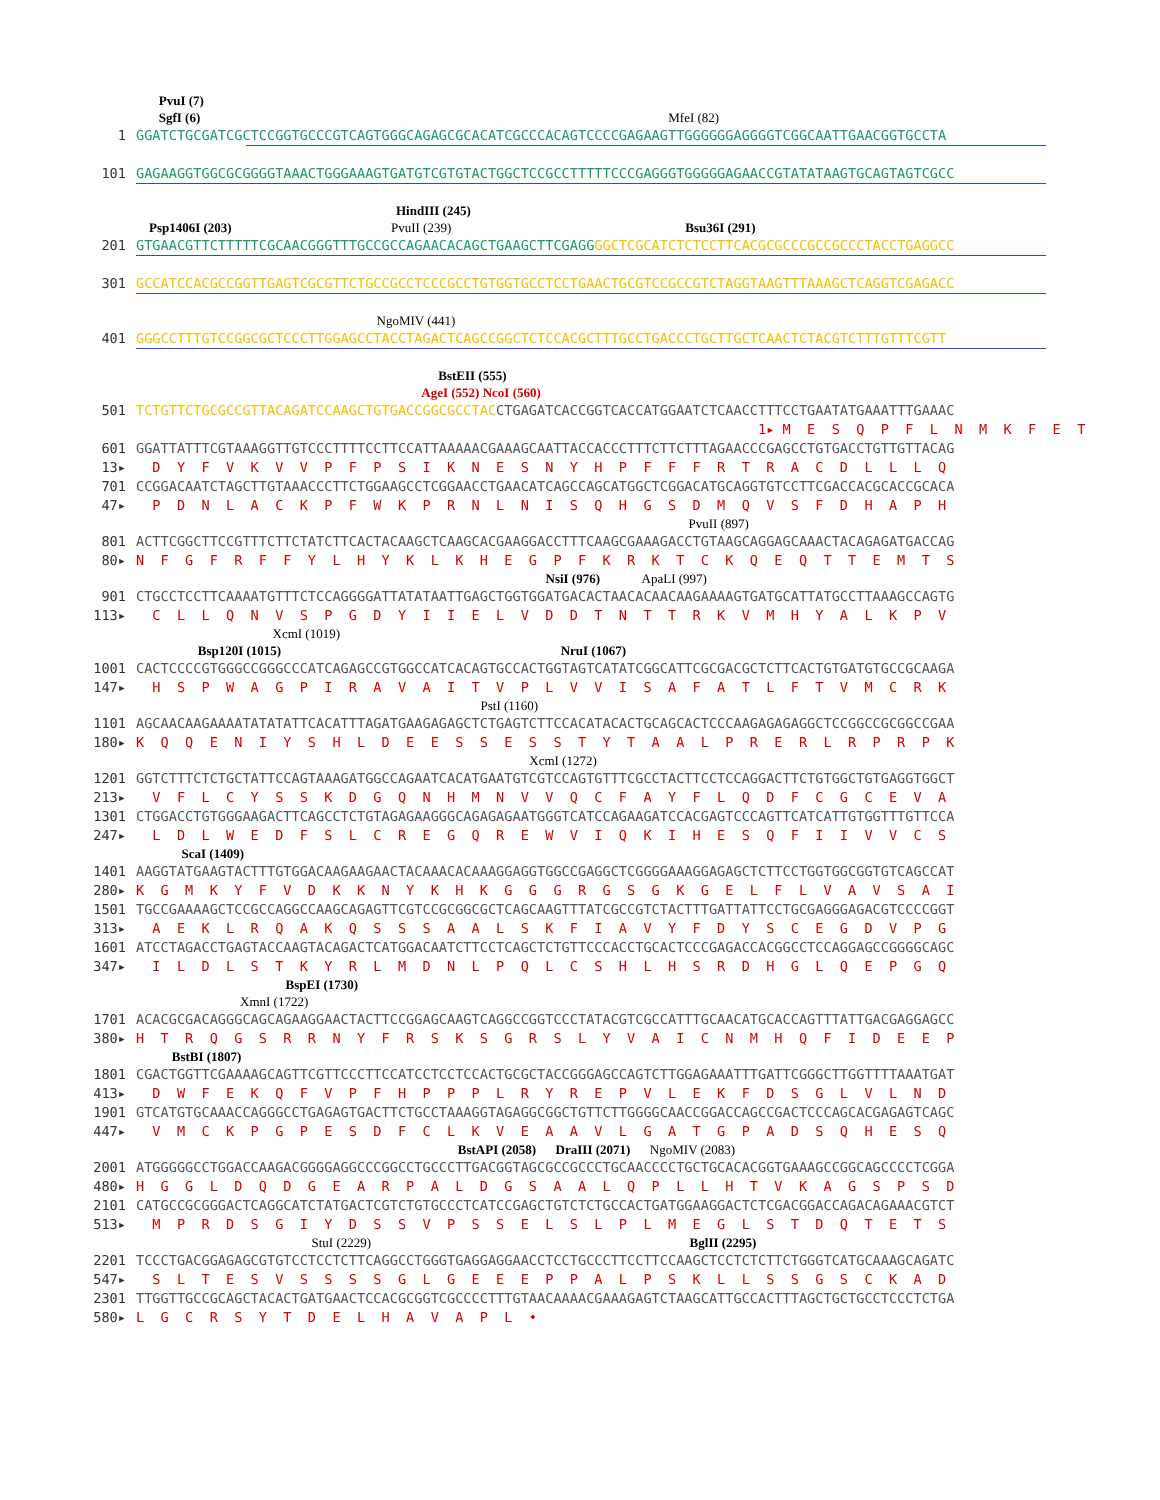PvuI (7)
SgfI (6) MfeI (82)
1 GGATCTGCGATCGCTCCGGTGCCCGTCAGTGGGCAGAGCGCACATCGCCCACAGTCCCCGAGAAGTTGGGGGGAGGGGTCGGCAATTGAACGGTGCCTA
101 GAGAAGGTGGCGCGGGGTAAACTGGGAAAGTGATGTCGTGTACTGGCTCCGCCTTTTTCCCGAGGGTGGGGGAGAACCGTATATAAGTGCAGTAGTCGCC
HindIII (245)
Psp1406I (203) PvuII (239) Bsu36I (291)
201 GTGAACGTTCTTTTTCGCAACGGGTTTGCCGCCAGAACACAGCTGAAGCTTCGAGG GGCTCGCATCTCTCCTTCACGCGCCCGCCGCCCTACCTGAGGCC
301 GCCATCCACGCCGGTTGAGTCGCGTTCTGCCGCCTCCCGCCTGTGGTGCCTCCTGAACTGCGTCCGCCGTCTAGGTAAGTTTAAAGCTCAGGTCGAGACC
NgoMIV (441)
401 GGGCCTTTGTCCGGCGCTCCCTTGGAGCCTACCTAGACTCAGCCGGCTCTCCACGCTTTGCCTGACCCTGCTTGCTCAACTCTACGTCTTTGTTTCGTT
BstEII (555)
AgeI (552) NcoI (560)
501 TCTGTTCTGCGCCGTTACAGATCCAAGCTGTGACCGGCGCCTAC CTGAGATCACCGGTCACCATGGAATCTCAACCTTTCCTGAATATGAAATTTGAAAC
1▸ M E S Q P F L N M K F E T
601 GGATTATTTCGTAAAGGTTGTCCCTTTTCCTTCCATTAAAAACGAAAGCAATTACCACCCTTTCTTCTTTAGAACCCGAGCCTGTGACCTGTTGTTACAG
13▸ D Y F V K V V P F P S I K N E S N Y H P F F F R T R A C D L L L Q
701 CCGGACAATCTAGCTTGTAAACCCTTCTGGAAGCCTCGGAACCTGAACATCAGCCAGCATGGCTCGGACATGCAGGTGTCCTTCGACCACGCACCGCACA
47▸ P D N L A C K P F W K P R N L N I S Q H G S D M Q V S F D H A P H
PvuII (897)
801 ACTTCGGCTTCCGTTTCTTCTATCTTCACTACAAGCTCAAGCACGAAGGACCTTTCAAGCGAAAGACCTGTAAGCAGGAGCAAACTACAGAGATGACCAG
80▸ N F G F R F F Y L H Y K L K H E G P F K R K T C K Q E Q T T E M T S
NsiI (976) ApaLI (997)
901 CTGCCTCCTTCAAAATGTTTCTCCAGGGGATTATATAATTGAGCTGGTGGATGACACTAACACAACAAGAAAAGTGATGCATTATGCCTTAAAGCCAGTG
113▸ C L L Q N V S P G D Y I I E L V D D T N T T R K V M H Y A L K P V
XcmI (1019)
Bsp120I (1015) NruI (1067)
1001 CACTCCCCGTGGGCCGGGCCCATCAGAGCCGTGGCCATCACAGTGCCACTGGTAGTCATATCGGCATTCGCGACGCTCTTCACTGTGATGTGCCGCAAGA
147▸ H S P W A G P I R A V A I T V P L V V I S A F A T L F T V M C R K
PstI (1160)
1101 AGCAACAAGAAAATATATATTCACATTTAGATGAAGAGAGCTCTGAGTCTTCCACATACACTGCAGCACTCCCAAGAGAGAGGCTCCGGCCGCGGCCGAA
180▸ K Q Q E N I Y S H L D E E S S E S S T Y T A A L P R E R L R P R P K
XcmI (1272)
1201 GGTCTTTCTCTGCTATTCCAGTAAAGATGGCCAGAATCACATGAATGTCGTCCAGTGTTTCGCCTACTTCCTCCAGGACTTCTGTGGCTGTGAGGTGGCT
213▸ V F L C Y S S K D G Q N H M N V V Q C F A Y F L Q D F C G C E V A
1301 CTGGACCTGTGGGAAGACTTCAGCCTCTGTAGAGAAGGGCAGAGAGAATGGGTCATCCAGAAGATCCACGAGTCCCAGTTCATCATTGTGGTTTGTTCCA
247▸ L D L W E D F S L C R E G Q R E W V I Q K I H E S Q F I I V V C S
ScaI (1409)
1401 AAGGTATGAAGTACTTTGTGGACAAGAAGAACTACAAACACAAAGGAGGTGGCCGAGGCTCGGGGAAAGGAGAGCTCTTCCTGGTGGCGGTGTCAGCCAT
280▸ K G M K Y F V D K K N Y K H K G G G R G S G K G E L F L V A V S A I
1501 TGCCGAAAAGCTCCGCCAGGCCAAGCAGAGTTCGTCCGCGGCGCTCAGCAAGTTTATCGCCGTCTACTTTGATTATTCCTGCGAGGGAGACGTCCCCGGT
313▸ A E K L R Q A K Q S S S A A L S K F I A V Y F D Y S C E G D V P G
1601 ATCCTAGACCTGAGTACCAAGTACAGACTCATGGACAATCTTCCTCAGCTCTGTTCCCACCTGCACTCCCGAGACCACGGCCTCCAGGAGCCGGGGCAGC
347▸ I L D L S T K Y R L M D N L P Q L C S H L H S R D H G L Q E P G Q
BspEI (1730)
XmnI (1722)
1701 ACACGCGACAGGGCAGCAGAAGGAACTACTTCCGGAGCAAGTCAGGCCGGTCCCTATACGTCGCCATTTGCAACATGCACCAGTTTATTGACGAGGAGCC
380▸ H T R Q G S R R N Y F R S K S G R S L Y V A I C N M H Q F I D E E P
BstBI (1807)
1801 CGACTGGTTCGAAAAGCAGTTCGTTCCCTTCCATCCTCCTCCACTGCGCTACCGGGAGCCAGTCTTGGAGAAATTTGATTCGGGCTTGGTTTTAAATGAT
413▸ D W F E K Q F V P F H P P P L R Y R E P V L E K F D S G L V L N D
1901 GTCATGTGCAAACCAGGGCCTGAGAGTGACTTCTGCCTAAAGGTAGAGGCGGCTGTTCTTGGGGCAACCGGACCAGCCGACTCCCAGCACGAGAGTCAGC
447▸ V M C K P G P E S D F C L K V E A A V L G A T G P A D S Q H E S Q
BstAPI (2058) DraIII (2071) NgoMIV (2083)
2001 ATGGGGGCCTGGACCAAGACGGGGAGGCCCGGCCTGCCCTTGACGGTAGCGCCGCCCTGCAACCCCTGCTGCACACGGTGAAAGCCGGCAGCCCCTCGGA
480▸ H G G L D Q D G E A R P A L D G S A A L Q P L L H T V K A G S P S D
2101 CATGCCGCGGGACTCAGGCATCTATGACTCGTCTGTGCCCTCATCCGAGCTGTCTCTGCCACTGATGGAAGGACTCTCGACGGACCAGACAGAAACGTCT
513▸ M P R D S G I Y D S S V P S S E L S L P L M E G L S T D Q T E T S
StuI (2229) BglII (2295)
2201 TCCCTGACGGAGAGCGTGTCCTCCTCTTCAGGCCTGGGTGAGGAGGAACCTCCTGCCCTTCCTTCCAAGCTCCTCTCTTCTGGGTCATGCAAAGCAGATC
547▸ S L T E S V S S S S G L G E E E P P A L P S K L L S S G S C K A D
2301 TTGGTTGCCGCAGCTACACTGATGAACTCCACGCGGTCGCCCCTTTGTAACAAAACGAAAGAGTCTAAGCATTGCCACTTTAGCTGCTGCCTCCCTCTGA
580▸ L G C R S Y T D E L H A V A P L •